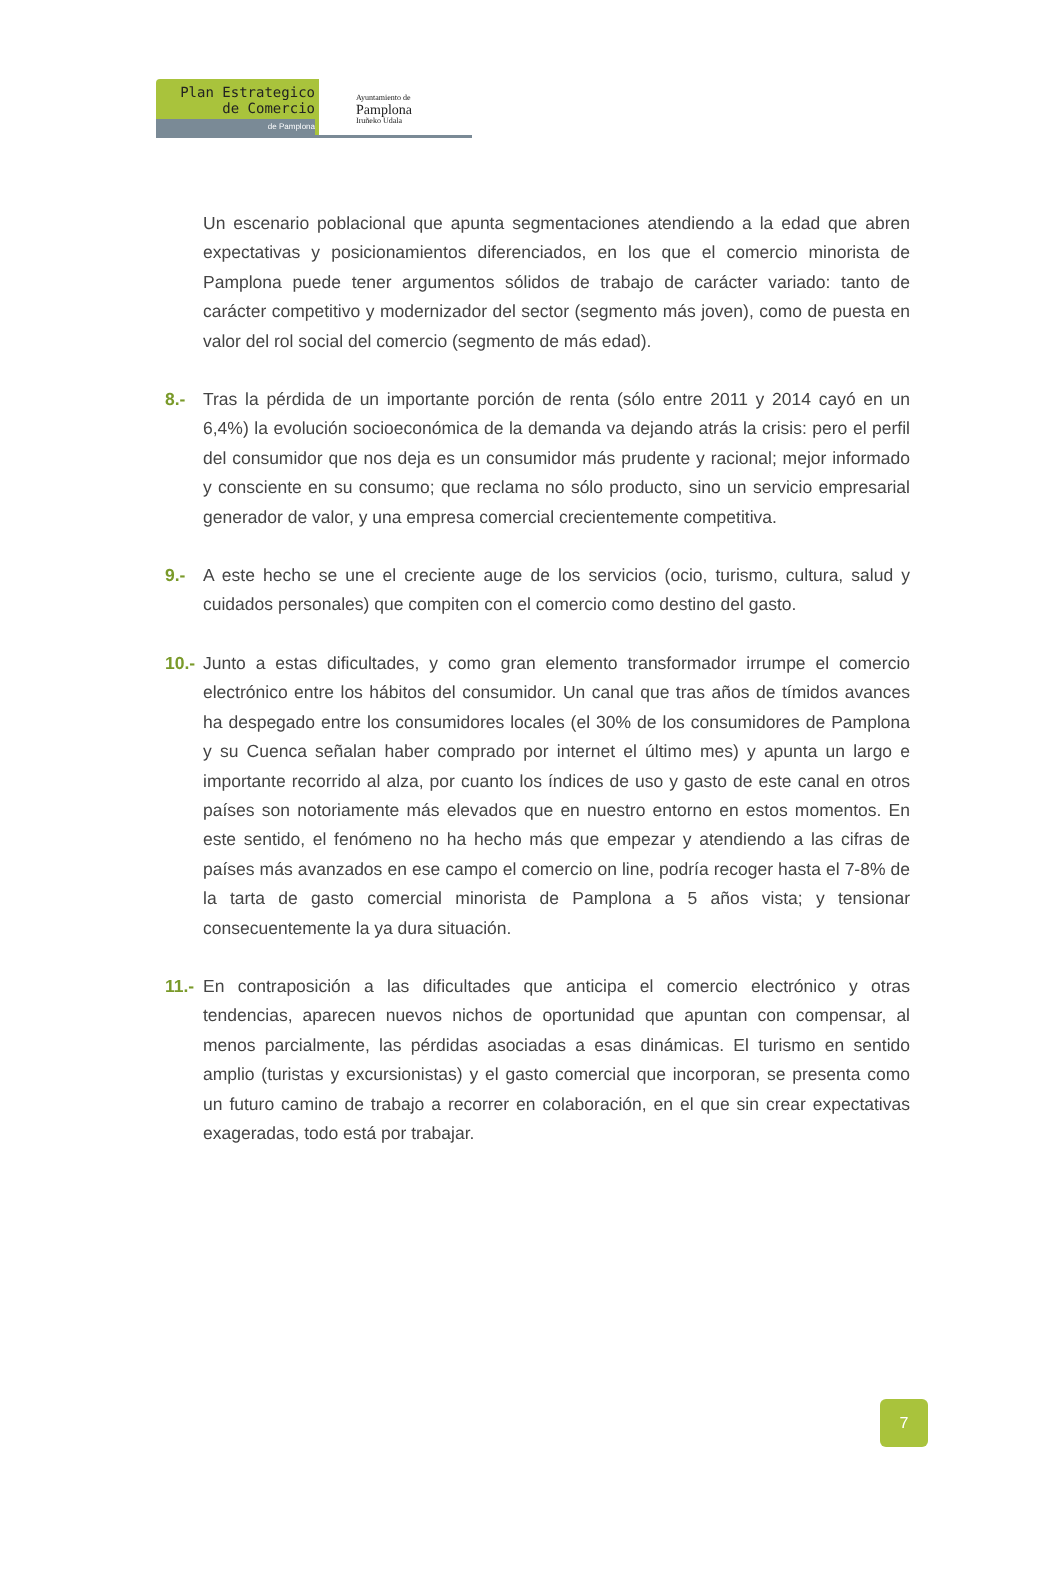Plan Estrategico
de Comercio
de Pamplona
Ayuntamiento de
Pamplona
Iruñeko Udala
Un escenario poblacional que apunta segmentaciones atendiendo a la edad que abren expectativas y posicionamientos diferenciados, en los que el comercio minorista de Pamplona puede tener argumentos sólidos de trabajo de carácter variado: tanto de carácter competitivo y modernizador del sector (segmento más joven), como de puesta en valor del rol social del comercio (segmento de más edad).
8.- Tras la pérdida de un importante porción de renta (sólo entre 2011 y 2014 cayó en un 6,4%) la evolución socioeconómica de la demanda va dejando atrás la crisis: pero el perfil del consumidor que nos deja es un consumidor más prudente y racional; mejor informado y consciente en su consumo; que reclama no sólo producto, sino un servicio empresarial generador de valor, y una empresa comercial crecientemente competitiva.
9.- A este hecho se une el creciente auge de los servicios (ocio, turismo, cultura, salud y cuidados personales) que compiten con el comercio como destino del gasto.
10.-
Junto a estas dificultades, y como gran elemento transformador irrumpe el comercio electrónico entre los hábitos del consumidor. Un canal que tras años de tímidos avances ha despegado entre los consumidores locales (el 30% de los consumidores de Pamplona y su Cuenca señalan haber comprado por internet el último mes) y apunta un largo e importante recorrido al alza, por cuanto los índices de uso y gasto de este canal en otros países son notoriamente más elevados que en nuestro entorno en estos momentos. En este sentido, el fenómeno no ha hecho más que empezar y atendiendo a las cifras de países más avanzados en ese campo el comercio on line, podría recoger hasta el 7-8% de la tarta de gasto comercial minorista de Pamplona a 5 años vista; y tensionar consecuentemente la ya dura situación.
11.-
En contraposición a las dificultades que anticipa el comercio electrónico y otras tendencias, aparecen nuevos nichos de oportunidad que apuntan con compensar, al menos parcialmente, las pérdidas asociadas a esas dinámicas. El turismo en sentido amplio (turistas y excursionistas) y el gasto comercial que incorporan, se presenta como un futuro camino de trabajo a recorrer en colaboración, en el que sin crear expectativas exageradas, todo está por trabajar.
7